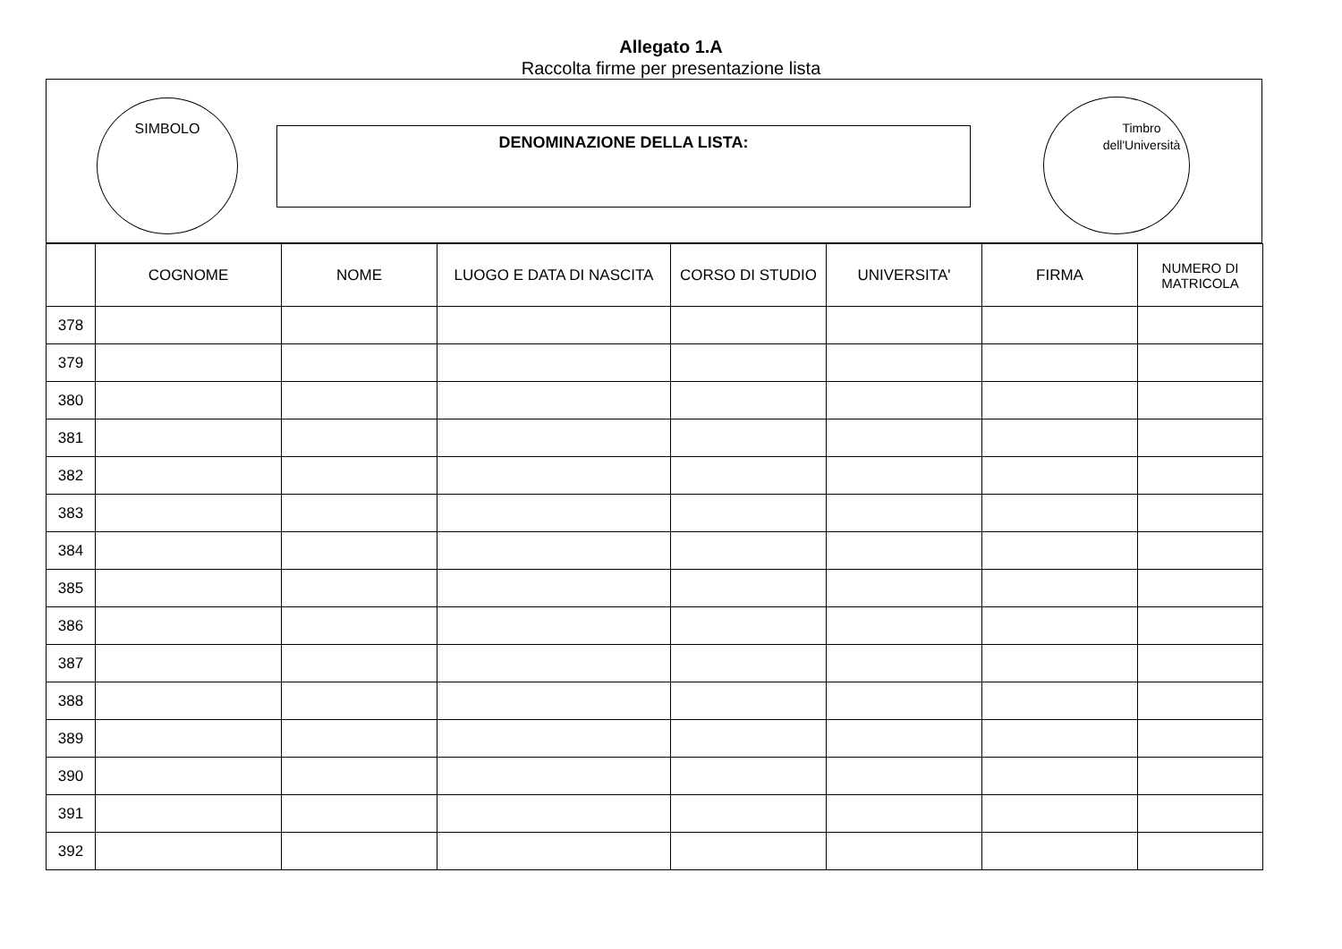Allegato 1.A
Raccolta firme per presentazione lista
SIMBOLO
DENOMINAZIONE DELLA LISTA:
Timbro
dell'Università
| | COGNOME | NOME | LUOGO E DATA DI NASCITA | CORSO DI STUDIO | UNIVERSITA' | FIRMA | NUMERO DI MATRICOLA |
| --- | --- | --- | --- | --- | --- | --- | --- |
| 378 | | | | | | | |
| 379 | | | | | | | |
| 380 | | | | | | | |
| 381 | | | | | | | |
| 382 | | | | | | | |
| 383 | | | | | | | |
| 384 | | | | | | | |
| 385 | | | | | | | |
| 386 | | | | | | | |
| 387 | | | | | | | |
| 388 | | | | | | | |
| 389 | | | | | | | |
| 390 | | | | | | | |
| 391 | | | | | | | |
| 392 | | | | | | | |